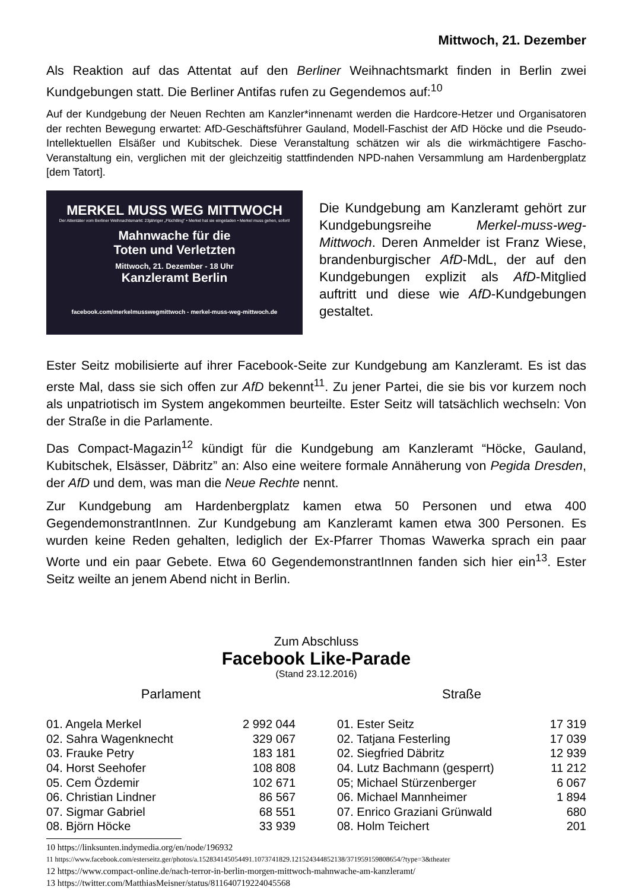Mittwoch, 21. Dezember
Als Reaktion auf das Attentat auf den Berliner Weihnachtsmarkt finden in Berlin zwei Kundgebungen statt. Die Berliner Antifas rufen zu Gegendemos auf:<sup>10</sup>
Auf der Kundgebung der Neuen Rechten am Kanzler*innenamt werden die Hardcore-Hetzer und Organisatoren der rechten Bewegung erwartet: AfD-Geschäftsführer Gauland, Modell-Faschist der AfD Höcke und die Pseudo-Intellektuellen Elsäßer und Kubitschek. Diese Veranstaltung schätzen wir als die wirkmächtigere Fascho-Veranstaltung ein, verglichen mit der gleichzeitig stattfindenden NPD-nahen Versammlung am Hardenbergplatz [dem Tatort].
MERKEL MUSS WEG MITTWOCH
Der Attentäter vom Berliner Weihnachtsmarkt: 23jähriger „Flüchtling" • Merkel hat sie eingeladen • Merkel muss gehen, sofort!
Mahnwache für die
Toten und Verletzten
Mittwoch, 21. Dezember - 18 Uhr
Kanzleramt Berlin
facebook.com/merkelmusswegmittwoch - merkel-muss-weg-mittwoch.de
Die Kundgebung am Kanzleramt gehört zur Kundgebungsreihe Merkel-muss-weg-Mittwoch. Deren Anmelder ist Franz Wiese, brandenburgischer AfD-MdL, der auf den Kundgebungen explizit als AfD-Mitglied auftritt und diese wie AfD-Kundgebungen gestaltet.
Ester Seitz mobilisierte auf ihrer Facebook-Seite zur Kundgebung am Kanzleramt. Es ist das erste Mal, dass sie sich offen zur AfD bekennt<sup>11</sup>. Zu jener Partei, die sie bis vor kurzem noch als unpatriotisch im System angekommen beurteilte. Ester Seitz will tatsächlich wechseln: Von der Straße in die Parlamente.
Das Compact-Magazin<sup>12</sup> kündigt für die Kundgebung am Kanzleramt “Höcke, Gauland, Kubitschek, Elsässer, Däbritz” an: Also eine weitere formale Annäherung von Pegida Dresden, der AfD und dem, was man die Neue Rechte nennt.
Zur Kundgebung am Hardenbergplatz kamen etwa 50 Personen und etwa 400 GegendemonstrantInnen. Zur Kundgebung am Kanzleramt kamen etwa 300 Personen. Es wurden keine Reden gehalten, lediglich der Ex-Pfarrer Thomas Wawerka sprach ein paar Worte und ein paar Gebete. Etwa 60 GegendemonstrantInnen fanden sich hier ein<sup>13</sup>. Ester Seitz weilte an jenem Abend nicht in Berlin.
Zum Abschluss
Facebook Like-Parade
(Stand 23.12.2016)
Parlament
| 01. Angela Merkel | 2 992 044 |
| 02. Sahra Wagenknecht | 329 067 |
| 03. Frauke Petry | 183 181 |
| 04. Horst Seehofer | 108 808 |
| 05. Cem Özdemir | 102 671 |
| 06. Christian Lindner | 86 567 |
| 07. Sigmar Gabriel | 68 551 |
| 08. Björn Höcke | 33 939 |
Straße
| 01. Ester Seitz | 17 319 |
| 02. Tatjana Festerling | 17 039 |
| 02. Siegfried Däbritz | 12 939 |
| 04. Lutz Bachmann (gesperrt) | 11 212 |
| 05; Michael Stürzenberger | 6 067 |
| 06. Michael Mannheimer | 1 894 |
| 07. Enrico Graziani Grünwald | 680 |
| 08. Holm Teichert | 201 |
10 https://linksunten.indymedia.org/en/node/196932
11 https://www.facebook.com/esterseitz.ger/photos/a.152834145054491.1073741829.121524344852138/371959159808654/?type=3&theater
12 https://www.compact-online.de/nach-terror-in-berlin-morgen-mittwoch-mahnwache-am-kanzleramt/
13 https://twitter.com/MatthiasMeisner/status/811640719224045568